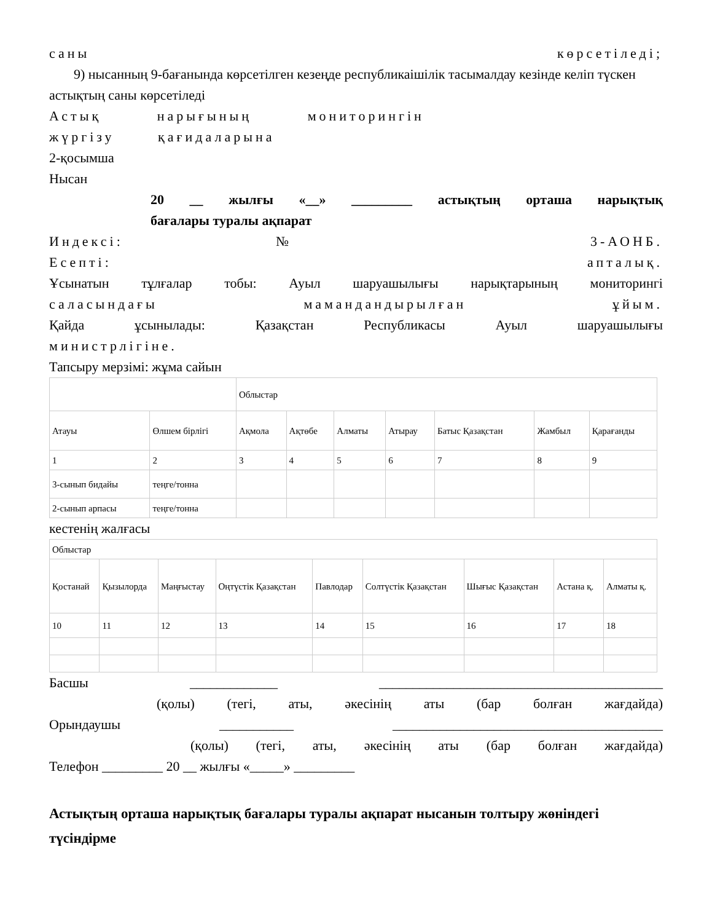саны көрсетіледі;
9) нысанның 9-бағанында көрсетілген кезеңде республикаішілік тасымалдау кезінде келіп түскен астықтың саны көрсетіледі
Астық нарығының мониторингін
жүргізу қағидаларына
2-қосымша
Нысан
20 __ жылғы «__» _________ астықтың орташа нарықтық
бағалары туралы ақпарат
Индексі: № 3-АОНБ.
Есепті: апталық.
Ұсынатын тұлғалар тобы: Ауыл шаруашылығы нарықтарының мониторингі
саласындағы мамандандырылған ұйым.
Қайда ұсынылады: Қазақстан Республикасы Ауыл шаруашылығы
министрлігіне.
Тапсыру мерзімі: жұма сайын
| | | Облыстар | | | | | | |
| Атауы | Өлшем бірлігі | Ақмола | Ақтөбе | Алматы | Атырау | Батыс Қазақстан | Жамбыл | Қарағанды |
| 1 | 2 | 3 | 4 | 5 | 6 | 7 | 8 | 9 |
| 3-сынып бидайы | теңге/тонна | | | | | | | |
| 2-сынып арпасы | теңге/тонна | | | | | | | |
кестенің жалғасы
| Облыстар | | | | | | | | |
| Қостанай | Қызылорда | Маңғыстау | Оңтүстік Қазақстан | Павлодар | Солтүстік Қазақстан | Шығыс Қазақстан | Астана қ. | Алматы қ. |
| 10 | 11 | 12 | 13 | 14 | 15 | 16 | 17 | 18 |
Басшы _____________ __________________________________________
(қолы) (тегі, аты, әкесінің аты (бар болған жағдайда)
Орындаушы ___________ ________________________________________
(қолы) (тегі, аты, әкесінің аты (бар болған жағдайда)
Телефон _________ 20 __ жылғы «_____» _________
Астықтың орташа нарықтық бағалары туралы ақпарат нысанын толтыру жөніндегі түсіндірме